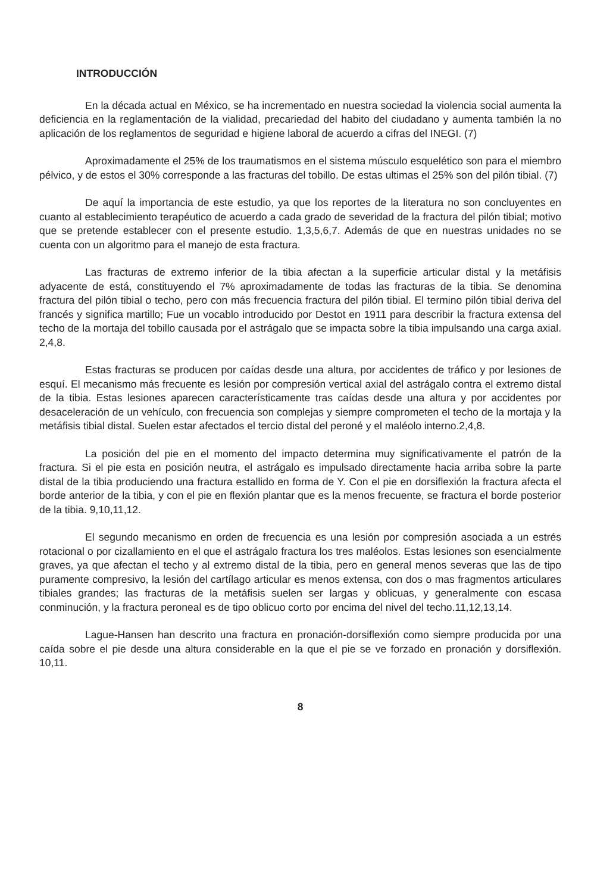INTRODUCCIÓN
En la década actual en México, se ha incrementado en nuestra sociedad la violencia social aumenta la deficiencia en la reglamentación de la vialidad, precariedad del habito del ciudadano y aumenta también la no aplicación de los reglamentos de seguridad e higiene laboral de acuerdo a cifras del INEGI. (7)
Aproximadamente el 25% de los traumatismos en el sistema músculo esquelético son para el miembro pélvico, y de estos el 30% corresponde a las fracturas del tobillo. De estas ultimas el 25% son del pilón tibial. (7)
De aquí la importancia de este estudio, ya que los reportes de la literatura no son concluyentes en cuanto al establecimiento terapéutico de acuerdo a cada grado de severidad de la fractura del pilón tibial; motivo que se pretende establecer con el presente estudio. 1,3,5,6,7. Además de que en nuestras unidades no se cuenta con un algoritmo para el manejo de esta fractura.
Las fracturas de extremo inferior de la tibia afectan a la superficie articular distal y la metáfisis adyacente de está, constituyendo el 7% aproximadamente de todas las fracturas de la tibia. Se denomina fractura del pilón tibial o techo, pero con más frecuencia fractura del pilón tibial. El termino pilón tibial deriva del francés y significa martillo; Fue un vocablo introducido por Destot en 1911 para describir la fractura extensa del techo de la mortaja del tobillo causada por el astrágalo que se impacta sobre la tibia impulsando una carga axial. 2,4,8.
Estas fracturas se producen por caídas desde una altura, por accidentes de tráfico y por lesiones de esquí. El mecanismo más frecuente es lesión por compresión vertical axial del astrágalo contra el extremo distal de la tibia. Estas lesiones aparecen característicamente tras caídas desde una altura y por accidentes por desaceleración de un vehículo, con frecuencia son complejas y siempre comprometen el techo de la mortaja y la metáfisis tibial distal. Suelen estar afectados el tercio distal del peroné y el maléolo interno.2,4,8.
La posición del pie en el momento del impacto determina muy significativamente el patrón de la fractura. Si el pie esta en posición neutra, el astrágalo es impulsado directamente hacia arriba sobre la parte distal de la tibia produciendo una fractura estallido en forma de Y. Con el pie en dorsiflexión la fractura afecta el borde anterior de la tibia, y con el pie en flexión plantar que es la menos frecuente, se fractura el borde posterior de la tibia. 9,10,11,12.
El segundo mecanismo en orden de frecuencia es una lesión por compresión asociada a un estrés rotacional o por cizallamiento en el que el astrágalo fractura los tres maléolos. Estas lesiones son esencialmente graves, ya que afectan el techo y al extremo distal de la tibia, pero en general menos severas que las de tipo puramente compresivo, la lesión del cartílago articular es menos extensa, con dos o mas fragmentos articulares tibiales grandes; las fracturas de la metáfisis suelen ser largas y oblicuas, y generalmente con escasa conminución, y la fractura peroneal es de tipo oblicuo corto por encima del nivel del techo.11,12,13,14.
Lague-Hansen han descrito una fractura en pronación-dorsiflexión como siempre producida por una caída sobre el pie desde una altura considerable en la que el pie se ve forzado en pronación y dorsiflexión. 10,11.
8